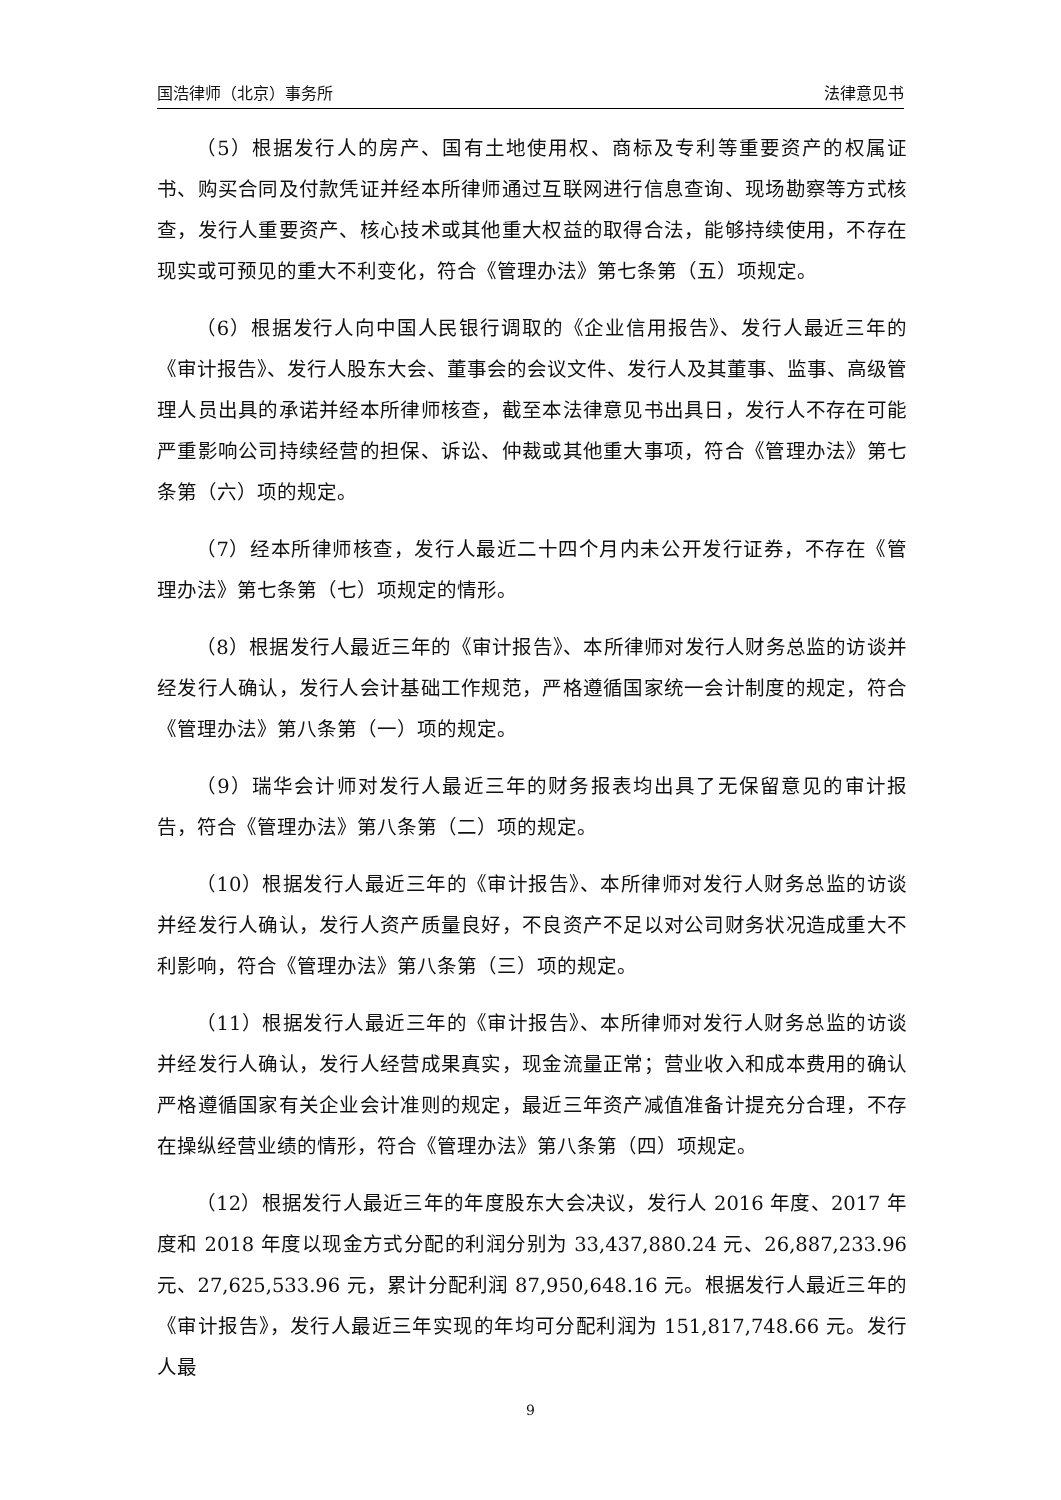国浩律师（北京）事务所 法律意见书
（5）根据发行人的房产、国有土地使用权、商标及专利等重要资产的权属证书、购买合同及付款凭证并经本所律师通过互联网进行信息查询、现场勘察等方式核查，发行人重要资产、核心技术或其他重大权益的取得合法，能够持续使用，不存在现实或可预见的重大不利变化，符合《管理办法》第七条第（五）项规定。
（6）根据发行人向中国人民银行调取的《企业信用报告》、发行人最近三年的《审计报告》、发行人股东大会、董事会的会议文件、发行人及其董事、监事、高级管理人员出具的承诺并经本所律师核查，截至本法律意见书出具日，发行人不存在可能严重影响公司持续经营的担保、诉讼、仲裁或其他重大事项，符合《管理办法》第七条第（六）项的规定。
（7）经本所律师核查，发行人最近二十四个月内未公开发行证券，不存在《管理办法》第七条第（七）项规定的情形。
（8）根据发行人最近三年的《审计报告》、本所律师对发行人财务总监的访谈并经发行人确认，发行人会计基础工作规范，严格遵循国家统一会计制度的规定，符合《管理办法》第八条第（一）项的规定。
（9）瑞华会计师对发行人最近三年的财务报表均出具了无保留意见的审计报告，符合《管理办法》第八条第（二）项的规定。
（10）根据发行人最近三年的《审计报告》、本所律师对发行人财务总监的访谈并经发行人确认，发行人资产质量良好，不良资产不足以对公司财务状况造成重大不利影响，符合《管理办法》第八条第（三）项的规定。
（11）根据发行人最近三年的《审计报告》、本所律师对发行人财务总监的访谈并经发行人确认，发行人经营成果真实，现金流量正常；营业收入和成本费用的确认严格遵循国家有关企业会计准则的规定，最近三年资产减值准备计提充分合理，不存在操纵经营业绩的情形，符合《管理办法》第八条第（四）项规定。
（12）根据发行人最近三年的年度股东大会决议，发行人 2016 年度、2017 年度和 2018 年度以现金方式分配的利润分别为 33,437,880.24 元、26,887,233.96 元、27,625,533.96 元，累计分配利润 87,950,648.16 元。根据发行人最近三年的《审计报告》，发行人最近三年实现的年均可分配利润为 151,817,748.66 元。发行人最
9